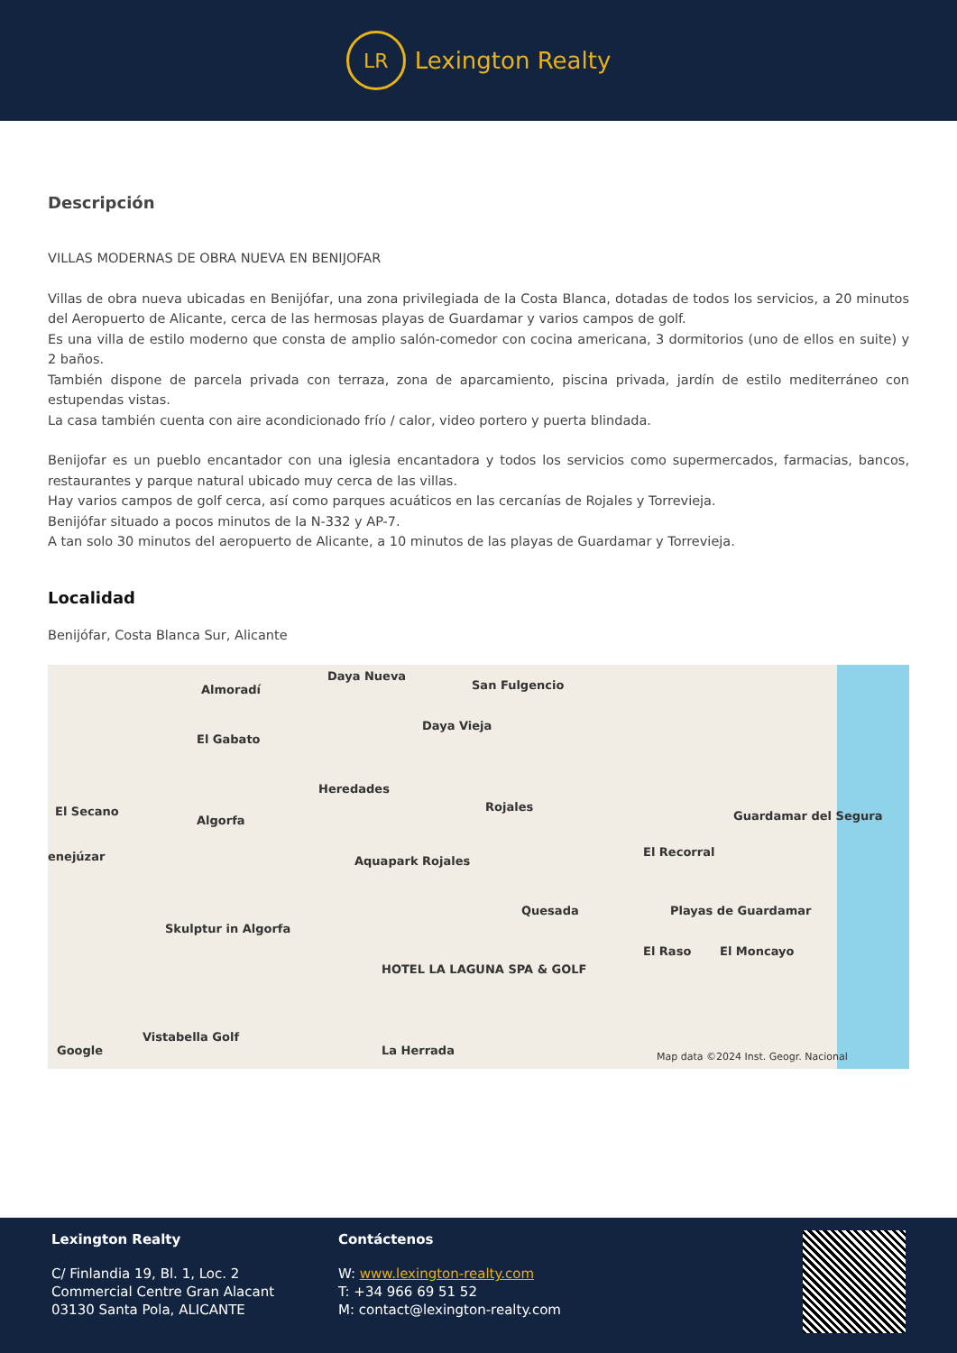LR
Lexington Realty
Descripción
VILLAS MODERNAS DE OBRA NUEVA EN BENIJOFAR
Villas de obra nueva ubicadas en Benijófar, una zona privilegiada de la Costa Blanca, dotadas de todos los servicios, a 20 minutos del Aeropuerto de Alicante, cerca de las hermosas playas de Guardamar y varios campos de golf.
Es una villa de estilo moderno que consta de amplio salón-comedor con cocina americana, 3 dormitorios (uno de ellos en suite) y 2 baños.
También dispone de parcela privada con terraza, zona de aparcamiento, piscina privada, jardín de estilo mediterráneo con estupendas vistas.
La casa también cuenta con aire acondicionado frío / calor, video portero y puerta blindada.
Benijofar es un pueblo encantador con una iglesia encantadora y todos los servicios como supermercados, farmacias, bancos, restaurantes y parque natural ubicado muy cerca de las villas.
Hay varios campos de golf cerca, así como parques acuáticos en las cercanías de Rojales y Torrevieja.
Benijófar situado a pocos minutos de la N-332 y AP-7.
A tan solo 30 minutos del aeropuerto de Alicante, a 10 minutos de las playas de Guardamar y Torrevieja.
Localidad
Benijófar, Costa Blanca Sur, Alicante
Daya Nueva
Almoradí San Fulgencio
Daya Vieja
El Gabato
Heredades
Rojales El Secano
Algorfa
enejúzar Aquapark Rojales
Quesada
Skulptur in Algorfa
El Recorral
Guardamar del Segura
Playas de Guardamar
El Raso El Moncayo
HOTEL LA LAGUNA SPA & GOLF
Vistabella Golf
La Herrada Google Map data ©2024 Inst. Geogr. Nacional
Lexington Realty
C/ Finlandia 19, Bl. 1, Loc. 2
Commercial Centre Gran Alacant
03130 Santa Pola, ALICANTE
Contáctenos
W: www.lexington-realty.com
T: +34 966 69 51 52
M: contact@lexington-realty.com